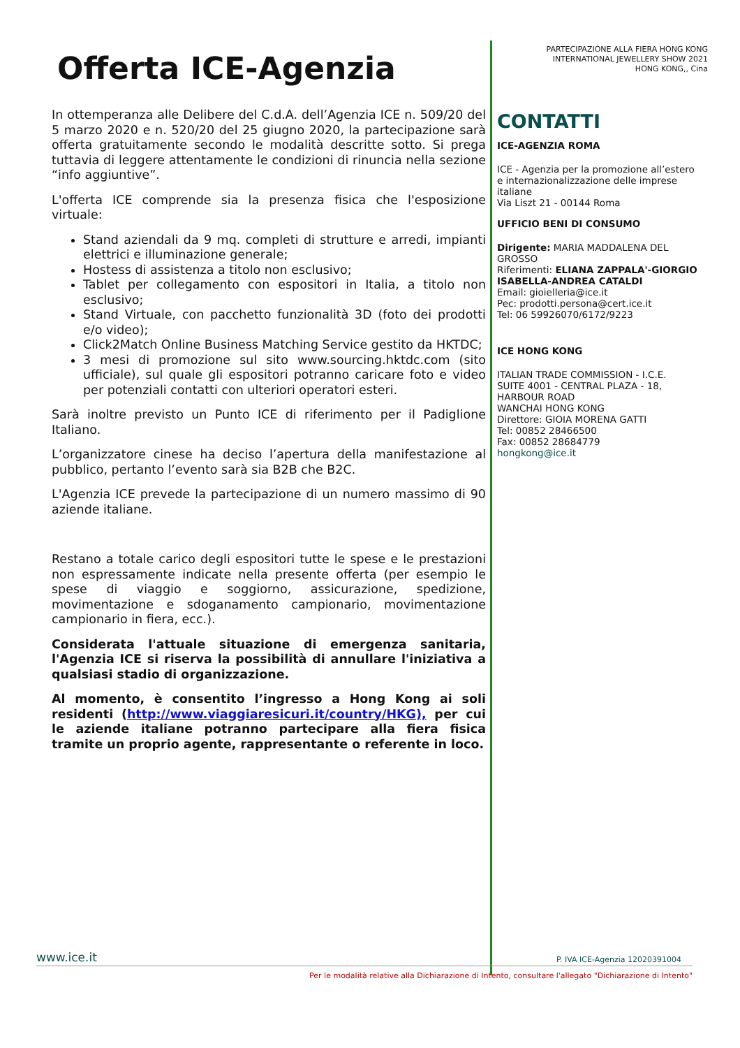Offerta ICE-Agenzia
In ottemperanza alle Delibere del C.d.A. dell’Agenzia ICE n. 509/20 del 5 marzo 2020 e n. 520/20 del 25 giugno 2020, la partecipazione sarà offerta gratuitamente secondo le modalità descritte sotto. Si prega tuttavia di leggere attentamente le condizioni di rinuncia nella sezione “info aggiuntive”.
L'offerta ICE comprende sia la presenza fisica che l'esposizione virtuale:
Stand aziendali da 9 mq. completi di strutture e arredi, impianti elettrici e illuminazione generale;
Hostess di assistenza a titolo non esclusivo;
Tablet per collegamento con espositori in Italia, a titolo non esclusivo;
Stand Virtuale, con pacchetto funzionalità 3D (foto dei prodotti e/o video);
Click2Match Online Business Matching Service gestito da HKTDC;
3 mesi di promozione sul sito www.sourcing.hktdc.com (sito ufficiale), sul quale gli espositori potranno caricare foto e video per potenziali contatti con ulteriori operatori esteri.
Sarà inoltre previsto un Punto ICE di riferimento per il Padiglione Italiano.
L’organizzatore cinese ha deciso l’apertura della manifestazione al pubblico, pertanto l’evento sarà sia B2B che B2C.
L'Agenzia ICE prevede la partecipazione di un numero massimo di 90 aziende italiane.
Restano a totale carico degli espositori tutte le spese e le prestazioni non espressamente indicate nella presente offerta (per esempio le spese di viaggio e soggiorno, assicurazione, spedizione, movimentazione e sdoganamento campionario, movimentazione campionario in fiera, ecc.).
Considerata l'attuale situazione di emergenza sanitaria, l'Agenzia ICE si riserva la possibilità di annullare l'iniziativa a qualsiasi stadio di organizzazione.
Al momento, è consentito l’ingresso a Hong Kong ai soli residenti (http://www.viaggiaresicuri.it/country/HKG), per cui le aziende italiane potranno partecipare alla fiera fisica tramite un proprio agente, rappresentante o referente in loco.
PARTECIPAZIONE ALLA FIERA HONG KONG
INTERNATIONAL JEWELLERY SHOW 2021
HONG KONG,, Cina
CONTATTI
ICE-AGENZIA ROMA
ICE - Agenzia per la promozione all’estero e internazionalizzazione delle imprese italiane
Via Liszt 21 - 00144 Roma
UFFICIO BENI DI CONSUMO
Dirigente: MARIA MADDALENA DEL GROSSO
Riferimenti: ELIANA ZAPPALA'-GIORGIO ISABELLA-ANDREA CATALDI
Email: gioielleria@ice.it
Pec: prodotti.persona@cert.ice.it
Tel: 06 59926070/6172/9223
ICE HONG KONG
ITALIAN TRADE COMMISSION - I.C.E.
SUITE 4001 - CENTRAL PLAZA - 18, HARBOUR ROAD
WANCHAI HONG KONG
Direttore: GIOIA MORENA GATTI
Tel: 00852 28466500
Fax: 00852 28684779
hongkong@ice.it
www.ice.it P. IVA ICE-Agenzia 12020391004
Per le modalità relative alla Dichiarazione di Intento, consultare l'allegato "Dichiarazione di Intento"